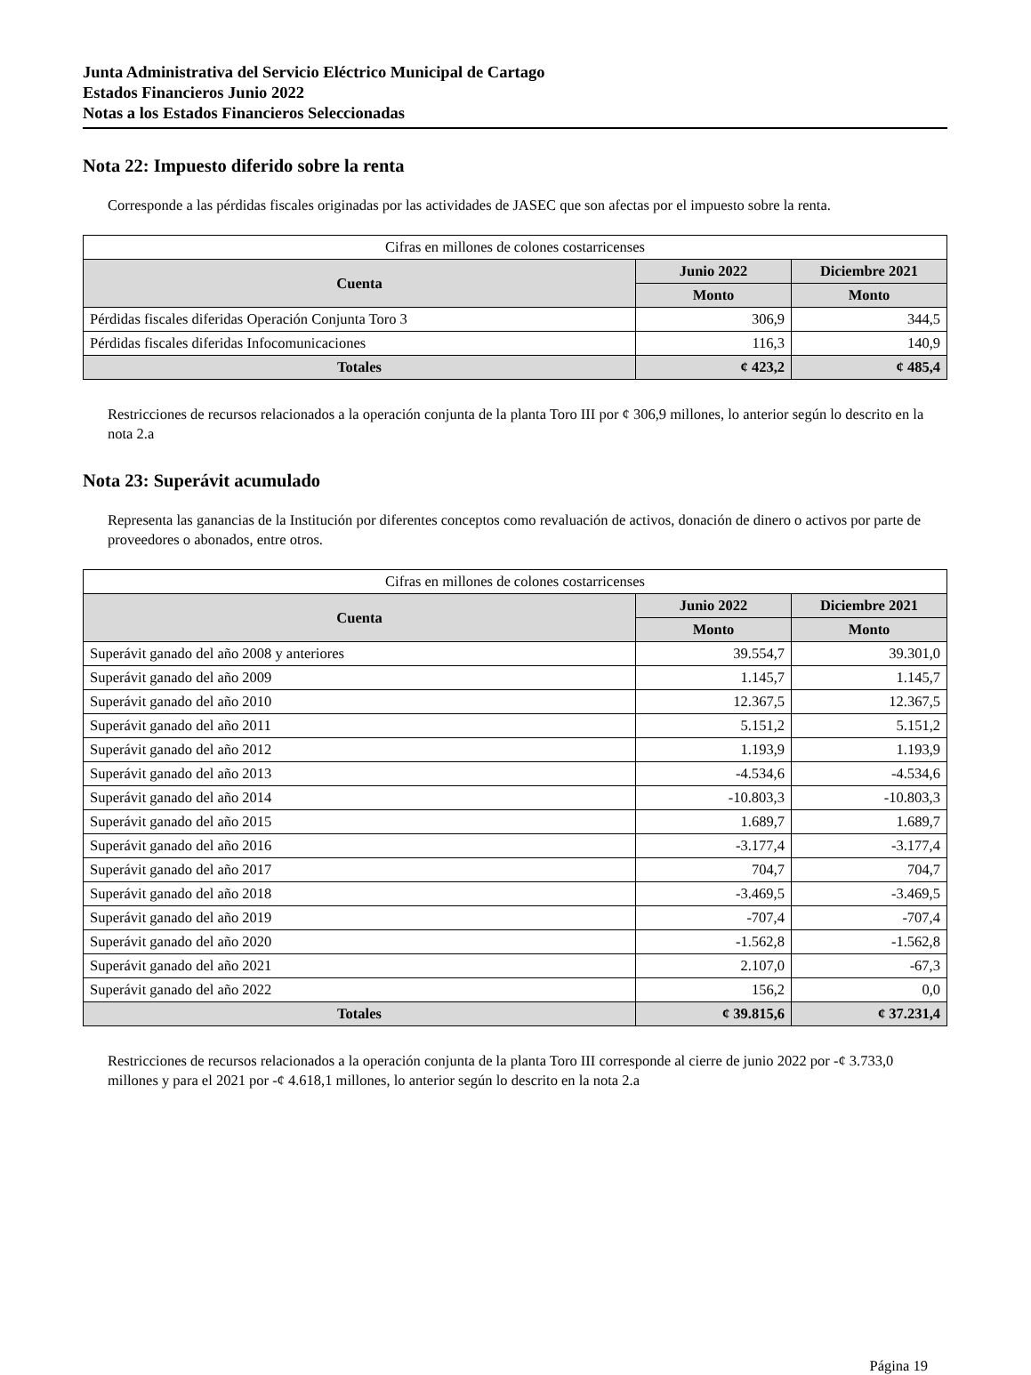Junta Administrativa del Servicio Eléctrico Municipal de Cartago
Estados Financieros Junio 2022
Notas a los Estados Financieros Seleccionadas
Nota 22: Impuesto diferido sobre la renta
Corresponde a las pérdidas fiscales originadas por las actividades de JASEC que son afectas por el impuesto sobre la renta.
| Cifras en millones de colones costarricenses | | |
| --- | --- | --- |
| Cuenta | Junio 2022 | Diciembre 2021 |
| | Monto | Monto |
| Pérdidas fiscales diferidas Operación Conjunta Toro 3 | 306,9 | 344,5 |
| Pérdidas fiscales diferidas Infocomunicaciones | 116,3 | 140,9 |
| Totales | ¢ 423,2 | ¢ 485,4 |
Restricciones de recursos relacionados a la operación conjunta de la planta Toro III por ¢ 306,9 millones, lo anterior según lo descrito en la nota 2.a
Nota 23: Superávit acumulado
Representa las ganancias de la Institución por diferentes conceptos como revaluación de activos, donación de dinero o activos por parte de proveedores o abonados, entre otros.
| Cifras en millones de colones costarricenses | | |
| --- | --- | --- |
| Cuenta | Junio 2022 | Diciembre 2021 |
| | Monto | Monto |
| Superávit ganado del año 2008 y anteriores | 39.554,7 | 39.301,0 |
| Superávit ganado del año 2009 | 1.145,7 | 1.145,7 |
| Superávit ganado del año 2010 | 12.367,5 | 12.367,5 |
| Superávit ganado del año 2011 | 5.151,2 | 5.151,2 |
| Superávit ganado del año 2012 | 1.193,9 | 1.193,9 |
| Superávit ganado del año 2013 | -4.534,6 | -4.534,6 |
| Superávit ganado del año 2014 | -10.803,3 | -10.803,3 |
| Superávit ganado del año 2015 | 1.689,7 | 1.689,7 |
| Superávit ganado del año 2016 | -3.177,4 | -3.177,4 |
| Superávit ganado del año 2017 | 704,7 | 704,7 |
| Superávit ganado del año 2018 | -3.469,5 | -3.469,5 |
| Superávit ganado del año 2019 | -707,4 | -707,4 |
| Superávit ganado del año 2020 | -1.562,8 | -1.562,8 |
| Superávit ganado del año 2021 | 2.107,0 | -67,3 |
| Superávit ganado del año 2022 | 156,2 | 0,0 |
| Totales | ¢ 39.815,6 | ¢ 37.231,4 |
Restricciones de recursos relacionados a la operación conjunta de la planta Toro III corresponde al cierre de junio 2022 por -¢ 3.733,0 millones y para el 2021 por -¢ 4.618,1 millones, lo anterior según lo descrito en la nota 2.a
Página 19